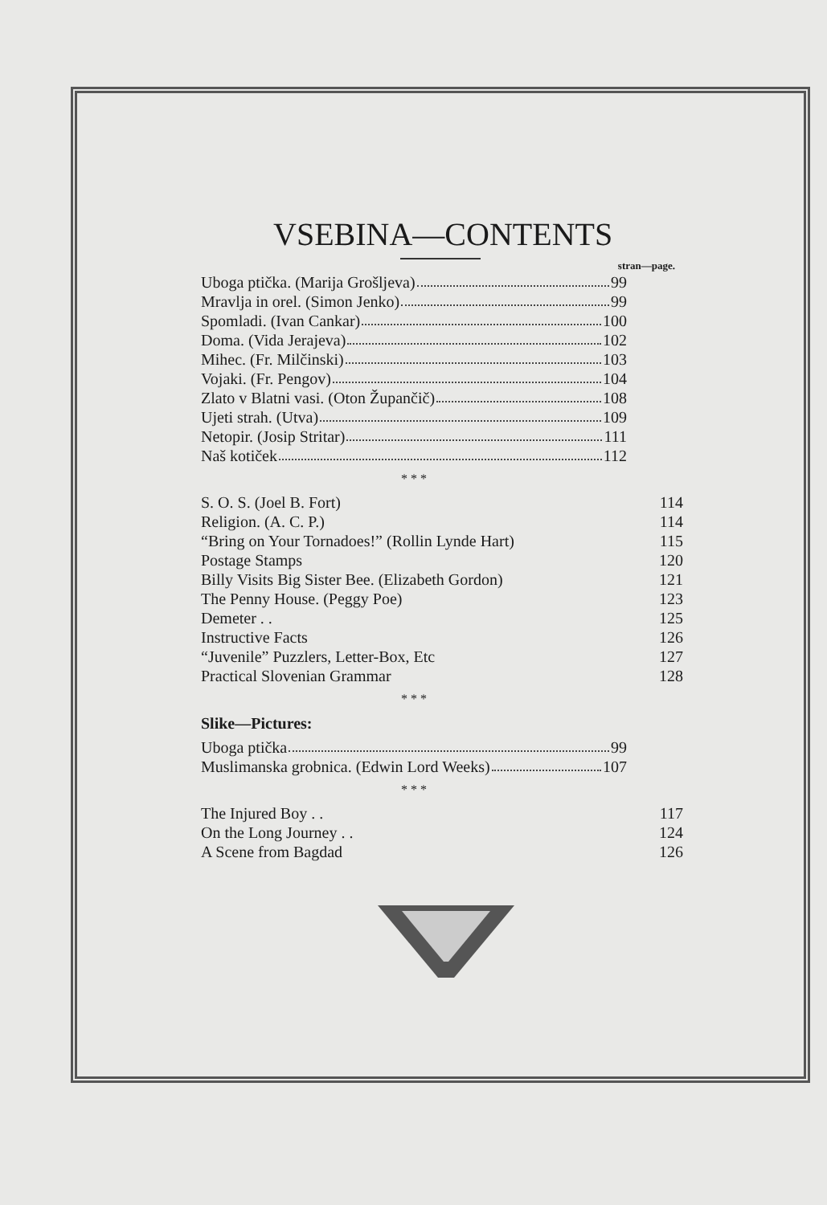VSEBINA—CONTENTS
stran—page.
Uboga ptička. (Marija Grošljeva) 99
Mravlja in orel. (Simon Jenko) 99
Spomladi. (Ivan Cankar) 100
Doma. (Vida Jerajeva) 102
Mihec. (Fr. Milčinski) 103
Vojaki. (Fr. Pengov) 104
Zlato v Blatni vasi. (Oton Župančič) 108
Ujeti strah. (Utva) 109
Netopir. (Josip Stritar) 111
Naš kotiček 112
* * *
S. O. S. (Joel B. Fort) 114
Religion. (A. C. P.) 114
“Bring on Your Tornadoes!” (Rollin Lynde Hart) 115
Postage Stamps 120
Billy Visits Big Sister Bee. (Elizabeth Gordon) 121
The Penny House. (Peggy Poe) 123
Demeter . . 125
Instructive Facts 126
“Juvenile” Puzzlers, Letter-Box, Etc 127
Practical Slovenian Grammar 128
* * *
Slike—Pictures:
Uboga ptička 99
Muslimanska grobnica. (Edwin Lord Weeks) 107
* * *
The Injured Boy . . 117
On the Long Journey . . 124
A Scene from Bagdad 126